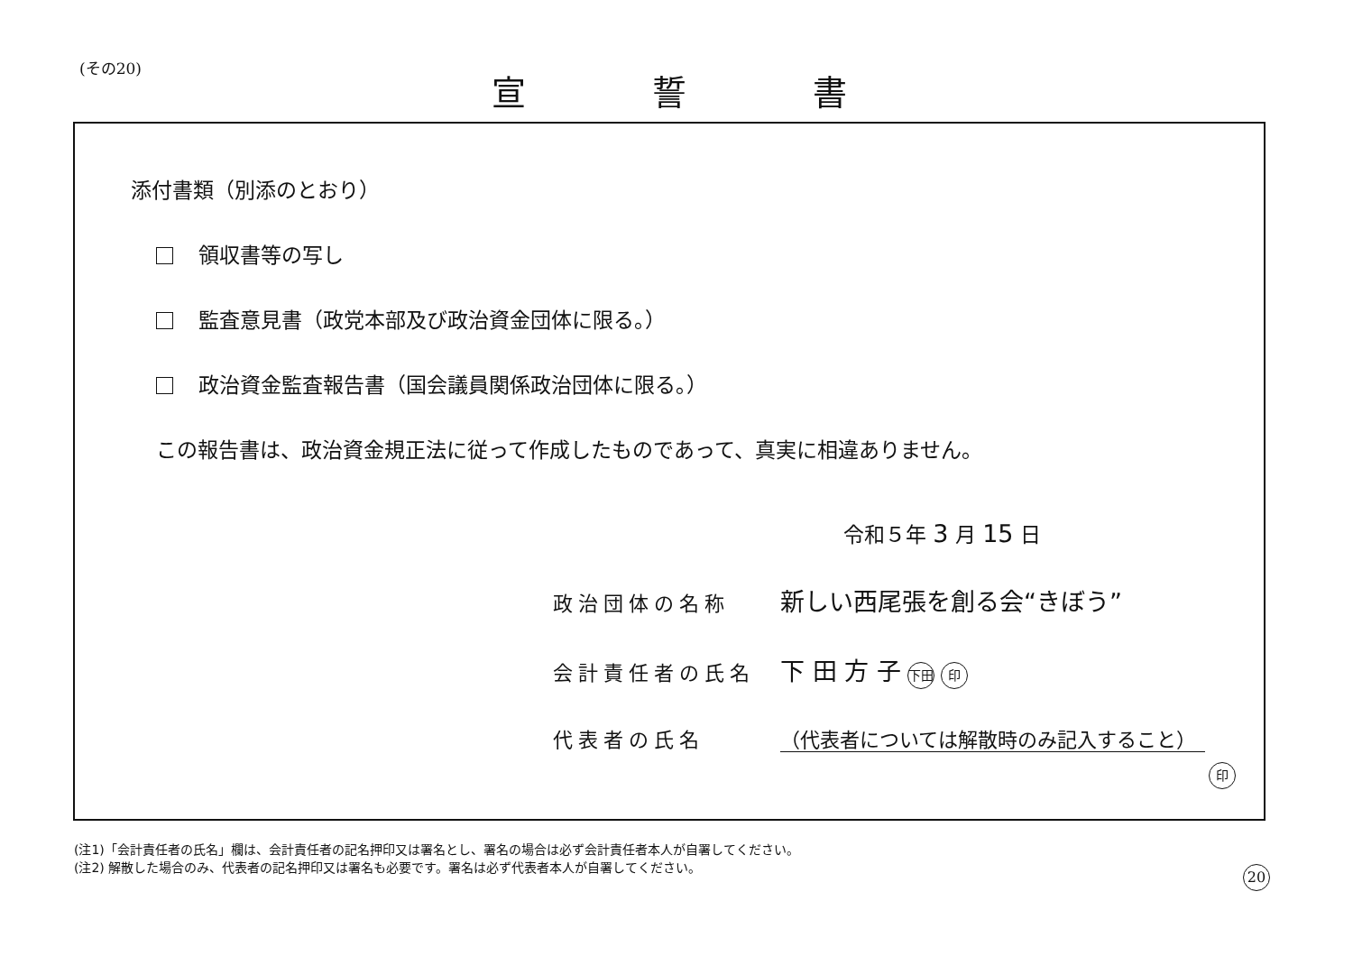(その20) 宣誓書
添付書類（別添のとおり）
領収書等の写し
監査意見書（政党本部及び政治資金団体に限る。）
政治資金監査報告書（国会議員関係政治団体に限る。）
この報告書は、政治資金規正法に従って作成したものであって、真実に相違ありません。
令和５年 3 月 15 日
政治団体の名称 新しい西尾張を創る会“きぼう”
会計責任者の氏名 下 田 方 子 下田 印
代表者の氏名 （代表者については解散時のみ記入すること）
印
(注1)「会計責任者の氏名」欄は、会計責任者の記名押印又は署名とし、署名の場合は必ず会計責任者本人が自署してください。
(注2) 解散した場合のみ、代表者の記名押印又は署名も必要です。署名は必ず代表者本人が自署してください。
20